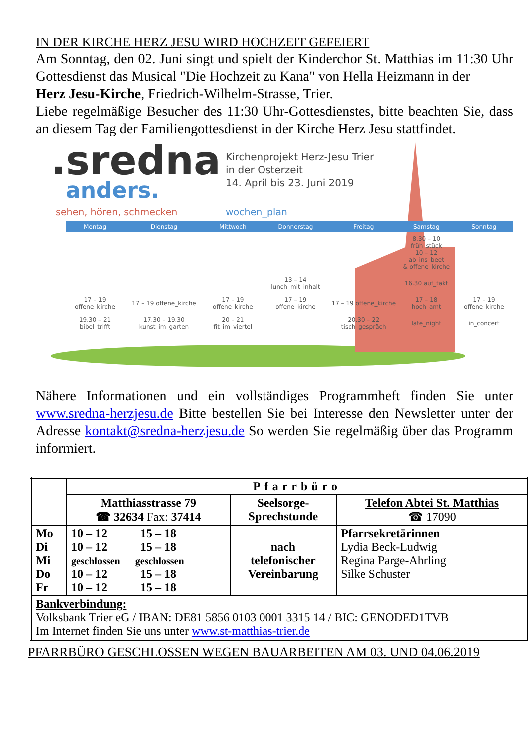IN DER KIRCHE HERZ JESU WIRD HOCHZEIT GEFEIERT
Am Sonntag, den 02. Juni singt und spielt der Kinderchor St. Matthias im 11:30 Uhr Gottesdienst das Musical "Die Hochzeit zu Kana" von Hella Heizmann in der
Herz Jesu-Kirche, Friedrich-Wilhelm-Strasse, Trier.
Liebe regelmäßige Besucher des 11:30 Uhr-Gottesdienstes, bitte beachten Sie, dass an diesem Tag der Familiengottesdienst in der Kirche Herz Jesu stattfindet.
.sredna
anders.
sehen, hören, schmecken
Kirchenprojekt Herz-Jesu Trier
in der Osterzeit
14. April bis 23. Juni 2019
wochen_plan
| Montag | Dienstag | Mittwoch | Donnerstag | Freitag | Samstag | Sonntag |
| --- | --- | --- | --- | --- | --- | --- |
| | | | | | 8.30 – 10 früh_stück 10 – 12 ab_ins_beet & offene_kirche | |
| | | | 13 – 14 lunch_mit_inhalt | | 16.30 auf_takt | |
| 17 – 19 offene_kirche | 17 – 19 offene_kirche | 17 – 19 offene_kirche | 17 – 19 offene_kirche | 17 – 19 offene_kirche | 17 – 18 hoch_amt | 17 – 19 offene_kirche |
| 19.30 – 21 bibel_trifft | 17.30 – 19.30 kunst_im_garten | 20 – 21 fit_im_viertel | | 20.30 – 22 tisch_gespräch | late_night | in_concert |
Nähere Informationen und ein vollständiges Programmheft finden Sie unter www.sredna-herzjesu.de Bitte bestellen Sie bei Interesse den Newsletter unter der Adresse kontakt@sredna-herzjesu.de So werden Sie regelmäßig über das Programm informiert.
| | Pfarrbüro | | |
| | Matthiasstrasse 79 ☎ 32634 Fax: 37414 | Seelsorge- Sprechstunde | Telefon Abtei St. Matthias ☎ 17090 |
| Mo Di Mi Do Fr | 10 – 12 15 – 18 10 – 12 15 – 18 geschlossen geschlossen 10 – 12 15 – 18 10 – 12 15 – 18 | nach telefonischer Vereinbarung | Pfarrsekretärinnen Lydia Beck-Ludwig Regina Parge-Ahrling Silke Schuster |
| Bankverbindung: Volksbank Trier eG / IBAN: DE81 5856 0103 0001 3315 14 / BIC: GENODED1TVB Im Internet finden Sie uns unter www.st-matthias-trier.de | | | |
PFARRBÜRO GESCHLOSSEN WEGEN BAUARBEITEN AM 03. UND 04.06.2019